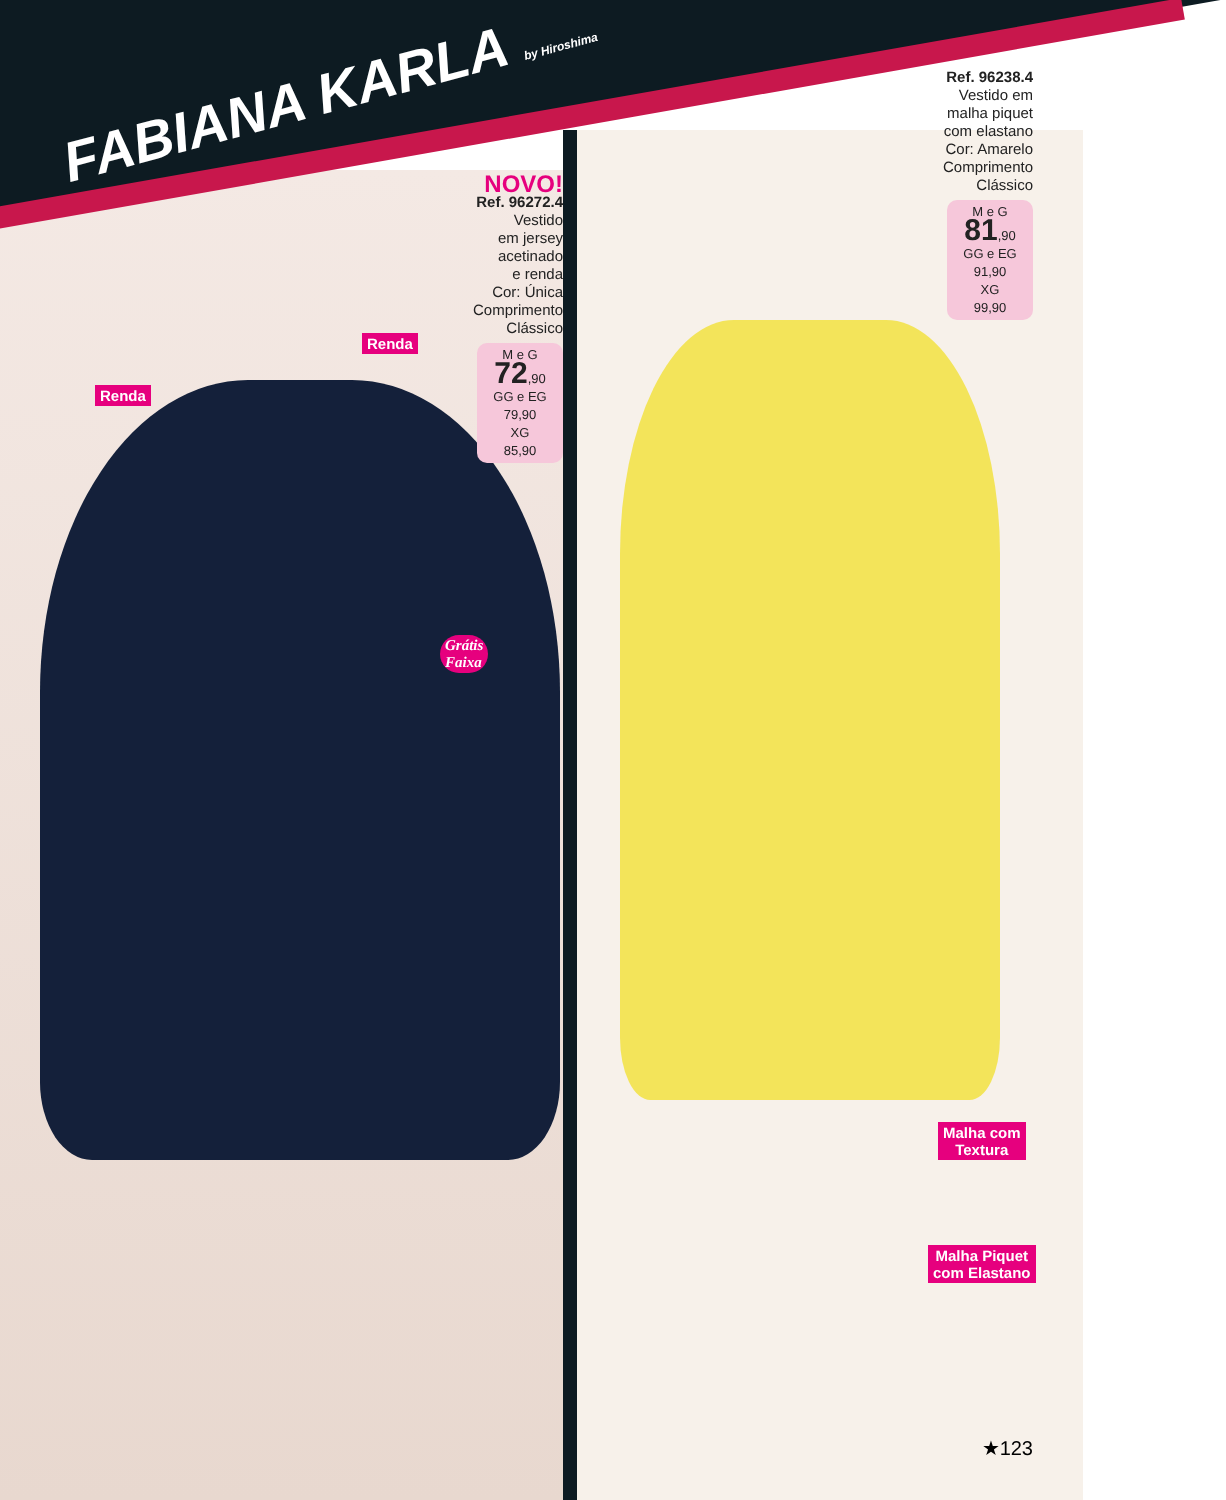FABIANA KARLA by Hiroshima
NOVO!
Ref. 96272.4
Vestido
em jersey
acetinado
e renda
Cor: Única
Comprimento
Clássico
M e G
72,90
GG e EG
79,90
XG
85,90
Ref. 96238.4
Vestido em
malha piquet
com elastano
Cor: Amarelo
Comprimento
Clássico
M e G
81,90
GG e EG
91,90
XG
99,90
Renda
Renda
Grátis
Faixa
Malha com
Textura
Malha Piquet
com Elastano
★123